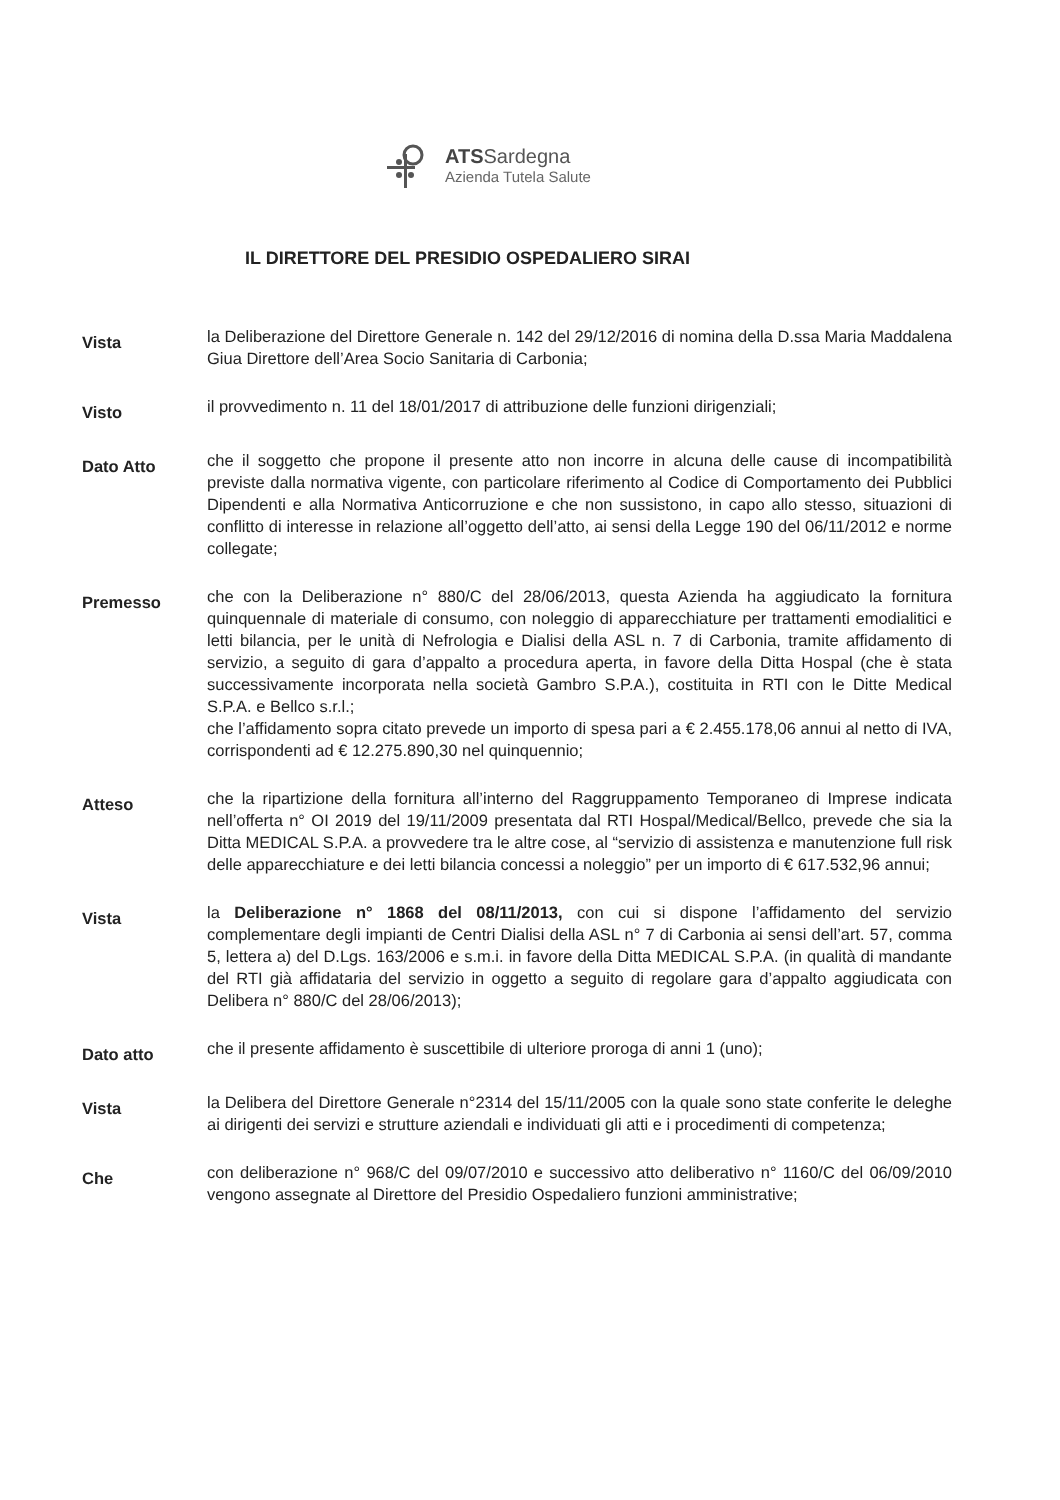ATSSardegna
Azienda Tutela Salute
IL DIRETTORE DEL PRESIDIO OSPEDALIERO SIRAI
Vista
la Deliberazione del Direttore Generale n. 142 del 29/12/2016 di nomina della D.ssa Maria Maddalena Giua Direttore dell’Area Socio Sanitaria di Carbonia;
Visto
il provvedimento n. 11 del 18/01/2017 di attribuzione delle funzioni dirigenziali;
Dato Atto
che il soggetto che propone il presente atto non incorre in alcuna delle cause di incompatibilità previste dalla normativa vigente, con particolare riferimento al Codice di Comportamento dei Pubblici Dipendenti e alla Normativa Anticorruzione e che non sussistono, in capo allo stesso, situazioni di conflitto di interesse in relazione all’oggetto dell’atto, ai sensi della Legge 190 del 06/11/2012 e norme collegate;
Premesso
che con la Deliberazione n° 880/C del 28/06/2013, questa Azienda ha aggiudicato la fornitura quinquennale di materiale di consumo, con noleggio di apparecchiature per trattamenti emodialitici e letti bilancia, per le unità di Nefrologia e Dialisi della ASL n. 7 di Carbonia, tramite affidamento di servizio, a seguito di gara d’appalto a procedura aperta, in favore della Ditta Hospal (che è stata successivamente incorporata nella società Gambro S.P.A.), costituita in RTI con le Ditte Medical S.P.A. e Bellco s.r.l.;
che l’affidamento sopra citato prevede un importo di spesa pari a € 2.455.178,06 annui al netto di IVA, corrispondenti ad € 12.275.890,30 nel quinquennio;
Atteso
che la ripartizione della fornitura all’interno del Raggruppamento Temporaneo di Imprese indicata nell’offerta n° OI 2019 del 19/11/2009 presentata dal RTI Hospal/Medical/Bellco, prevede che sia la Ditta MEDICAL S.P.A. a provvedere tra le altre cose, al “servizio di assistenza e manutenzione full risk delle apparecchiature e dei letti bilancia concessi a noleggio” per un importo di € 617.532,96 annui;
Vista
la Deliberazione n° 1868 del 08/11/2013, con cui si dispone l’affidamento del servizio complementare degli impianti de Centri Dialisi della ASL n° 7 di Carbonia ai sensi dell’art. 57, comma 5, lettera a) del D.Lgs. 163/2006 e s.m.i. in favore della Ditta MEDICAL S.P.A. (in qualità di mandante del RTI già affidataria del servizio in oggetto a seguito di regolare gara d’appalto aggiudicata con Delibera n° 880/C del 28/06/2013);
Dato atto
che il presente affidamento è suscettibile di ulteriore proroga di anni 1 (uno);
Vista
la Delibera del Direttore Generale n°2314 del 15/11/2005 con la quale sono state conferite le deleghe ai dirigenti dei servizi e strutture aziendali e individuati gli atti e i procedimenti di competenza;
Che
con deliberazione n° 968/C del 09/07/2010 e successivo atto deliberativo n° 1160/C del 06/09/2010 vengono assegnate al Direttore del Presidio Ospedaliero funzioni amministrative;